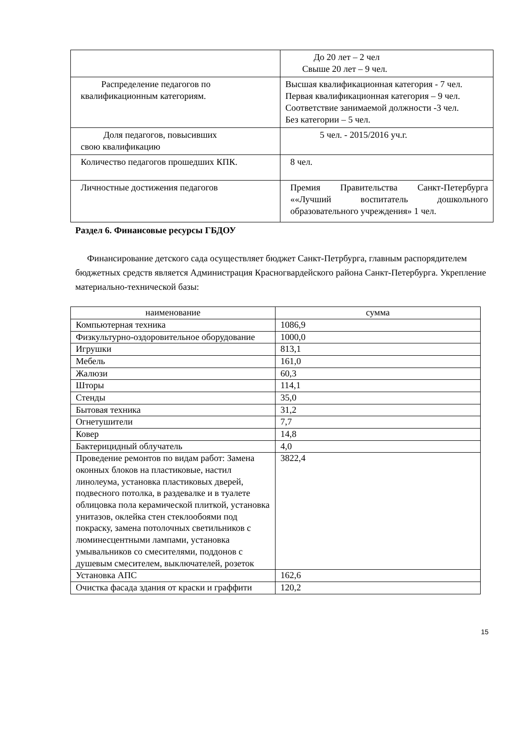| | До 20 лет – 2 чел Свыше 20 лет – 9 чел. |
| Распределение педагогов по квалификационным категориям. | Высшая квалификационная категория - 7 чел. Первая квалификационная категория – 9 чел. Соответствие занимаемой должности -3 чел. Без категории – 5 чел. |
| Доля педагогов, повысивших свою квалификацию | 5 чел. - 2015/2016 уч.г. |
| Количество педагогов прошедших КПК. | 8 чел. |
| Личностные достижения педагогов | Премия Правительства Санкт-Петербурга ««Лучший воспитатель дошкольного образовательного учреждения» 1 чел. |
Раздел 6. Финансовые ресурсы ГБДОУ
Финансирование детского сада осуществляет бюджет Санкт-Петрбурга, главным распорядителем бюджетных средств является Администрация Красногвардейского района Санкт-Петербурга. Укрепление материально-технической базы:
| наименование | сумма |
| --- | --- |
| Компьютерная техника | 1086,9 |
| Физкультурно-оздоровительное оборудование | 1000,0 |
| Игрушки | 813,1 |
| Мебель | 161,0 |
| Жалюзи | 60,3 |
| Шторы | 114,1 |
| Стенды | 35,0 |
| Бытовая техника | 31,2 |
| Огнетушители | 7,7 |
| Ковер | 14,8 |
| Бактерицидный облучатель | 4,0 |
| Проведение ремонтов по видам работ: Замена оконных блоков на пластиковые, настил линолеума, установка пластиковых дверей, подвесного потолка, в раздевалке и в туалете облицовка пола керамической плиткой, установка унитазов, оклейка стен стеклообоями под покраску, замена потолочных светильников с люминесцентными лампами, установка умывальников со смесителями, поддонов с душевым смесителем, выключателей, розеток | 3822,4 |
| Установка АПС | 162,6 |
| Очистка фасада здания от краски и граффити | 120,2 |
15